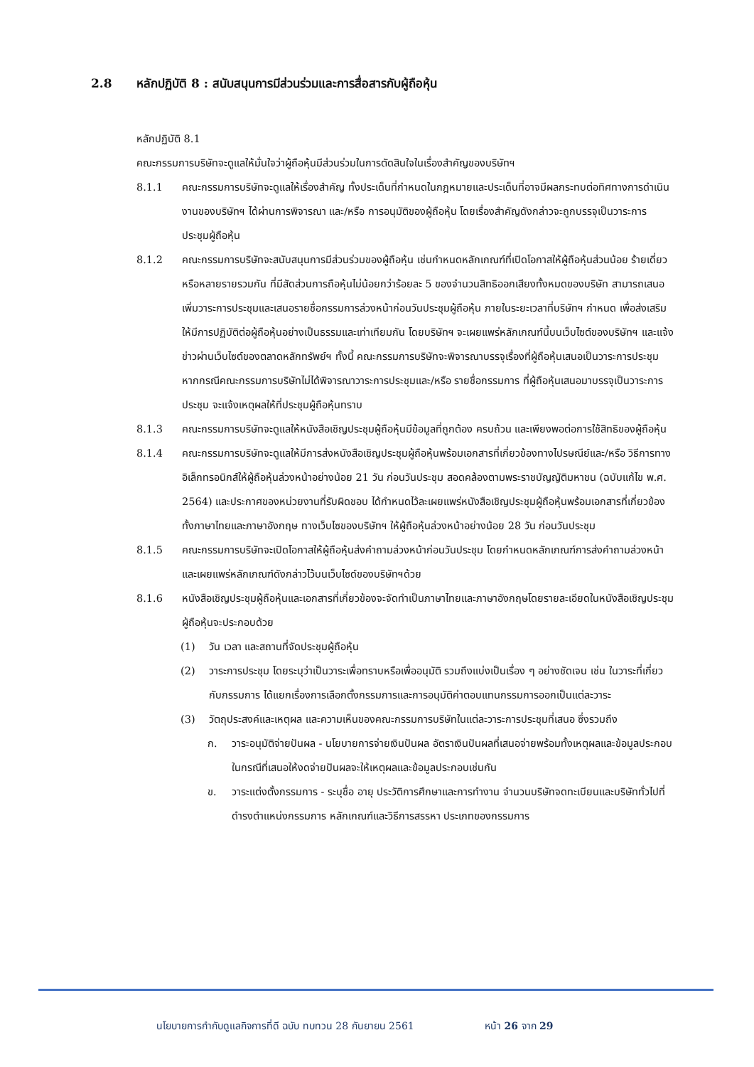2.8 หลักปฏิบัติ 8 : สนับสนุนการมีส่วนร่วมและการสื่อสารกับผู้ถือหุ้น
หลักปฏิบัติ 8.1
คณะกรรมการบริษัทจะดูแลให้มั่นใจว่าผู้ถือหุ้นมีส่วนร่วมในการตัดสินใจในเรื่องสำคัญของบริษัทฯ
8.1.1 คณะกรรมการบริษัทจะดูแลให้เรื่องสำคัญ ทั้งประเด็นที่กำหนดในกฎหมายและประเด็นที่อาจมีผลกระทบต่อทิศทางการดำเนินงานของบริษัทฯ ได้ผ่านการพิจารณา และ/หรือ การอนุมัติของผู้ถือหุ้น โดยเรื่องสำคัญดังกล่าวจะถูกบรรจุเป็นวาระการประชุมผู้ถือหุ้น
8.1.2 คณะกรรมการบริษัทจะสนับสนุนการมีส่วนร่วมของผู้ถือหุ้น เช่นกำหนดหลักเกณฑ์ที่เปิดโอกาสให้ผู้ถือหุ้นส่วนน้อย ร้ายเดี่ยวหรือหลายรายรวมกัน ที่มีสัดส่วนการถือหุ้นไม่น้อยกว่าร้อยละ 5 ของจำนวนสิทธิออกเสียงทั้งหมดของบริษัท สามารถเสนอเพิ่มวาระการประชุมและเสนอรายชื่อกรรมการล่วงหน้าก่อนวันประชุมผู้ถือหุ้น ภายในระยะเวลาที่บริษัทฯ กำหนด เพื่อส่งเสริมให้มีการปฏิบัติต่อผู้ถือหุ้นอย่างเป็นธรรมและเท่าเทียมกัน โดยบริษัทฯ จะเผยแพร่หลักเกณฑ์นี้บนเว็บไซต์ของบริษัทฯ และแจ้งข่าวผ่านเว็บไซต์ของตลาดหลักทรัพย์ฯ ทั้งนี้ คณะกรรมการบริษัทจะพิจารณาบรรจุเรื่องที่ผู้ถือหุ้นเสนอเป็นวาระการประชุม หากกรณีคณะกรรมการบริษัทไม่ได้พิจารณาวาระการประชุมและ/หรือ รายชื่อกรรมการ ที่ผู้ถือหุ้นเสนอมาบรรจุเป็นวาระการประชุม จะแจ้งเหตุผลให้ที่ประชุมผู้ถือหุ้นทราบ
8.1.3 คณะกรรมการบริษัทจะดูแลให้หนังสือเชิญประชุมผู้ถือหุ้นมีข้อมูลที่ถูกต้อง ครบถ้วน และเพียงพอต่อการใช้สิทธิของผู้ถือหุ้น
8.1.4 คณะกรรมการบริษัทจะดูแลให้มีการส่งหนังสือเชิญประชุมผู้ถือหุ้นพร้อมเอกสารที่เกี่ยวข้องทางไปรษณีย์และ/หรือ วิธีการทางอิเล็กทรอนิกส์ให้ผู้ถือหุ้นล่วงหน้าอย่างน้อย 21 วัน ก่อนวันประชุม สอดคล้องตามพระราชบัญญัติมหาชน (ฉบับแก้ไข พ.ศ. 2564) และประกาศของหน่วยงานที่รับผิดชอบ ได้กำหนดไว้ละเผยแพร่หนังสือเชิญประชุมผู้ถือหุ้นพร้อมเอกสารที่เกี่ยวข้อง ทั้งภาษาไทยและภาษาอังกฤษ ทางเว็บไซของบริษัทฯ ให้ผู้ถือหุ้นล่วงหน้าอย่างน้อย 28 วัน ก่อนวันประชุม
8.1.5 คณะกรรมการบริษัทจะเปิดโอกาสให้ผู้ถือหุ้นส่งคำถามล่วงหน้าก่อนวันประชุม โดยกำหนดหลักเกณฑ์การส่งคำถามล่วงหน้า และเผยแพร่หลักเกณฑ์ดังกล่าวไว้บนเว็บไซด์ของบริษัทฯด้วย
8.1.6 หนังสือเชิญประชุมผู้ถือหุ้นและเอกสารที่เกี่ยวข้องจะจัดทำเป็นภาษาไทยและภาษาอังกฤษโดยรายละเอียดในหนังสือเชิญประชุมผู้ถือหุ้นจะประกอบด้วย
(1) วัน เวลา และสถานที่จัดประชุมผู้ถือหุ้น
(2) วาระการประชุม โดยระบุว่าเป็นวาระเพื่อทราบหรือเพื่ออนุมัติ รวมถึงแบ่งเป็นเรื่อง ๆ อย่างชัดเจน เช่น ในวาระที่เกี่ยวกับกรรมการ ได้แยกเรื่องการเลือกตั้งกรรมการและการอนุมัติค่าตอบแทนกรรมการออกเป็นแต่ละวาระ
(3) วัตถุประสงค์และเหตุผล และความเห็นของคณะกรรมการบริษัทในแต่ละวาระการประชุมที่เสนอ ซึ่งรวมถึง
ก. วาระอนุมัติจ่ายปันผล - นโยบายการจ่ายเงินปันผล อัตราเงินปันผลที่เสนอจ่ายพร้อมทั้งเหตุผลและข้อมูลประกอบ ในกรณีที่เสนอให้งดจ่ายปันผลจะให้เหตุผลและข้อมูลประกอบเช่นกัน
ข. วาระแต่งตั้งกรรมการ - ระบุชื่อ อายุ ประวัติการศึกษาและการทำงาน จำนวนบริษัทจดทะเบียนและบริษัททั่วไปที่ดำรงตำแหน่งกรรมการ หลักเกณฑ์และวิธีการสรรหา ประเภทของกรรมการ
นโยบายการกำกับดูแลกิจการที่ดี ฉบับ ทบทวน 28 กันยายน 2561 หน้า 26 จาก 29